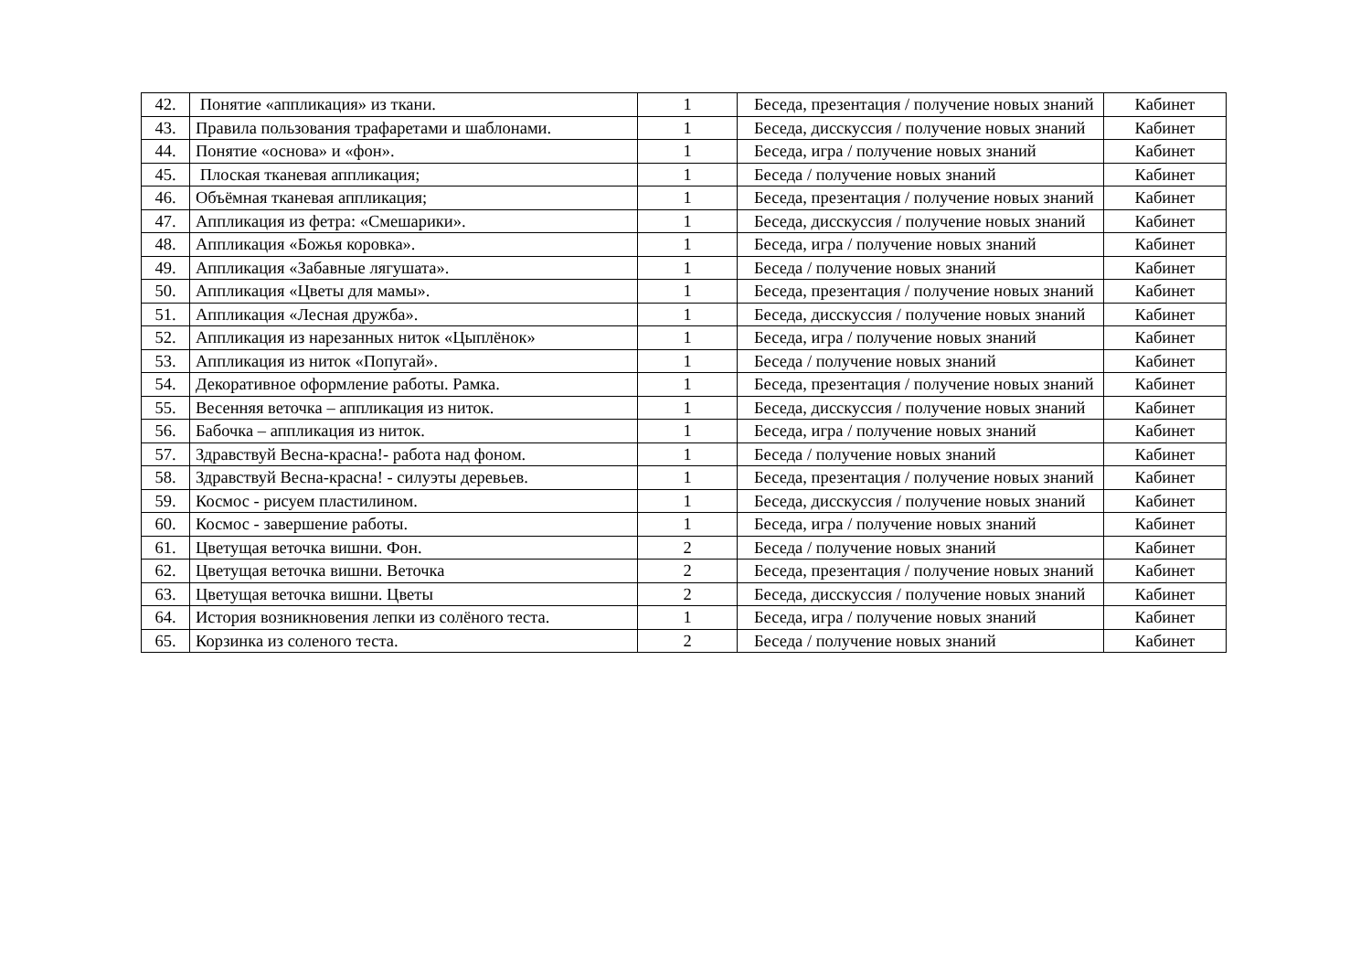| 42. | Понятие «аппликация» из ткани. | 1 | Беседа, презентация / получение новых знаний | Кабинет |
| 43. | Правила пользования трафаретами и шаблонами. | 1 | Беседа, дисскуссия / получение новых знаний | Кабинет |
| 44. | Понятие «основа» и «фон». | 1 | Беседа, игра / получение новых знаний | Кабинет |
| 45. | Плоская тканевая аппликация; | 1 | Беседа / получение новых знаний | Кабинет |
| 46. | Объёмная тканевая аппликация; | 1 | Беседа, презентация / получение новых знаний | Кабинет |
| 47. | Аппликация из фетра: «Смешарики». | 1 | Беседа, дисскуссия / получение новых знаний | Кабинет |
| 48. | Аппликация «Божья коровка». | 1 | Беседа, игра / получение новых знаний | Кабинет |
| 49. | Аппликация «Забавные лягушата». | 1 | Беседа / получение новых знаний | Кабинет |
| 50. | Аппликация «Цветы для мамы». | 1 | Беседа, презентация / получение новых знаний | Кабинет |
| 51. | Аппликация «Лесная дружба». | 1 | Беседа, дисскуссия / получение новых знаний | Кабинет |
| 52. | Аппликация из нарезанных ниток «Цыплёнок» | 1 | Беседа, игра / получение новых знаний | Кабинет |
| 53. | Аппликация из ниток «Попугай». | 1 | Беседа / получение новых знаний | Кабинет |
| 54. | Декоративное оформление работы. Рамка. | 1 | Беседа, презентация / получение новых знаний | Кабинет |
| 55. | Весенняя веточка – аппликация из ниток. | 1 | Беседа, дисскуссия / получение новых знаний | Кабинет |
| 56. | Бабочка – аппликация из ниток. | 1 | Беседа, игра / получение новых знаний | Кабинет |
| 57. | Здравствуй Весна-красна!- работа над фоном. | 1 | Беседа / получение новых знаний | Кабинет |
| 58. | Здравствуй Весна-красна! - силуэты деревьев. | 1 | Беседа, презентация / получение новых знаний | Кабинет |
| 59. | Космос - рисуем пластилином. | 1 | Беседа, дисскуссия / получение новых знаний | Кабинет |
| 60. | Космос - завершение работы. | 1 | Беседа, игра / получение новых знаний | Кабинет |
| 61. | Цветущая веточка вишни. Фон. | 2 | Беседа / получение новых знаний | Кабинет |
| 62. | Цветущая веточка вишни. Веточка | 2 | Беседа, презентация / получение новых знаний | Кабинет |
| 63. | Цветущая веточка вишни. Цветы | 2 | Беседа, дисскуссия / получение новых знаний | Кабинет |
| 64. | История возникновения лепки из солёного теста. | 1 | Беседа, игра / получение новых знаний | Кабинет |
| 65. | Корзинка из соленого теста. | 2 | Беседа / получение новых знаний | Кабинет |